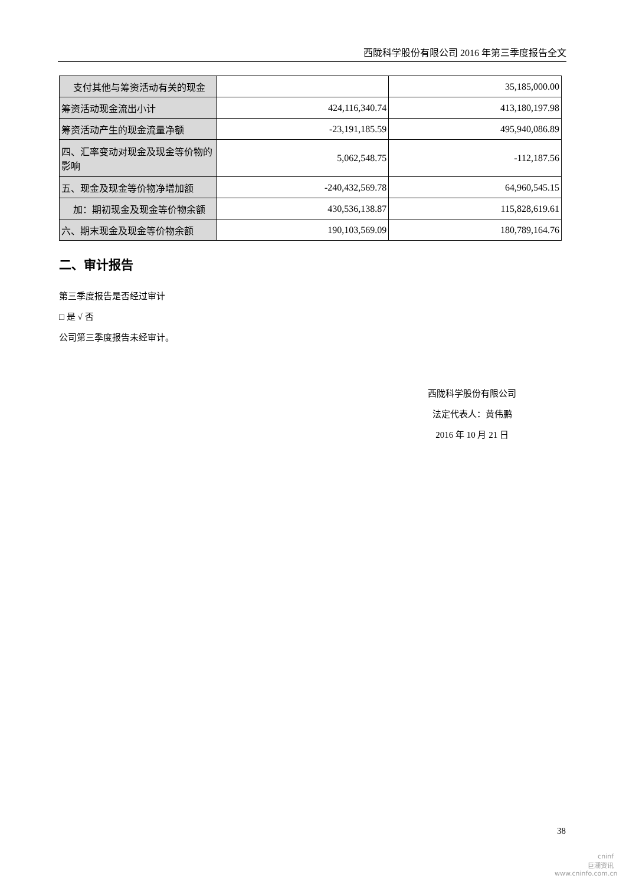西陇科学股份有限公司 2016 年第三季度报告全文
| 支付其他与筹资活动有关的现金 | | 35,185,000.00 |
| 筹资活动现金流出小计 | 424,116,340.74 | 413,180,197.98 |
| 筹资活动产生的现金流量净额 | -23,191,185.59 | 495,940,086.89 |
| 四、汇率变动对现金及现金等价物的影响 | 5,062,548.75 | -112,187.56 |
| 五、现金及现金等价物净增加额 | -240,432,569.78 | 64,960,545.15 |
| 加：期初现金及现金等价物余额 | 430,536,138.87 | 115,828,619.61 |
| 六、期末现金及现金等价物余额 | 190,103,569.09 | 180,789,164.76 |
二、审计报告
第三季度报告是否经过审计
□ 是 √ 否
公司第三季度报告未经审计。
西陇科学股份有限公司
法定代表人：黄伟鹏
2016 年 10 月 21 日
38
cninf
巨潮资讯
www.cninfo.com.cn